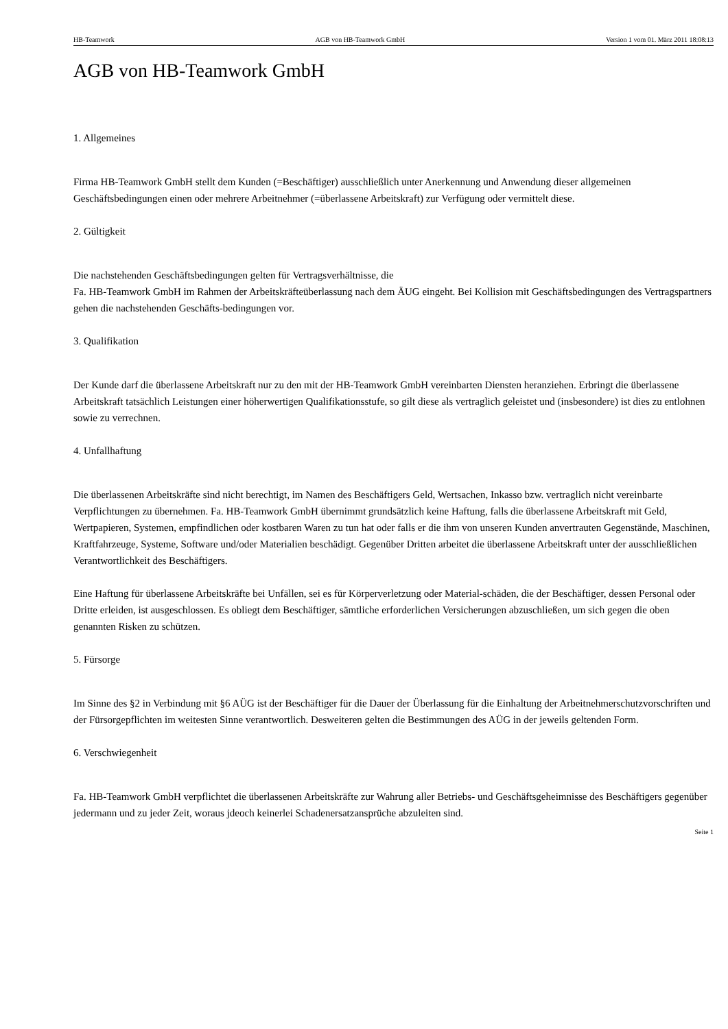HB-Teamwork AGB von HB-Teamwork GmbH Version 1 vom 01. März 2011 18:08:13
AGB von HB-Teamwork GmbH
1. Allgemeines
Firma HB-Teamwork GmbH stellt dem Kunden (=Beschäftiger) ausschließlich unter Anerkennung und Anwendung dieser allgemeinen Geschäftsbedingungen einen oder mehrere Arbeitnehmer (=überlassene Arbeitskraft) zur Verfügung oder vermittelt diese.
2. Gültigkeit
Die nachstehenden Geschäftsbedingungen gelten für Vertragsverhältnisse, die
Fa. HB-Teamwork GmbH im Rahmen der Arbeitskräfteüberlassung nach dem ÄUG eingeht. Bei Kollision mit Geschäftsbedingungen des Vertragspartners gehen die nachstehenden Geschäfts-bedingungen vor.
3. Qualifikation
Der Kunde darf die überlassene Arbeitskraft nur zu den mit der HB-Teamwork GmbH vereinbarten Diensten heranziehen. Erbringt die überlassene Arbeitskraft tatsächlich Leistungen einer höherwertigen Qualifikationsstufe, so gilt diese als vertraglich geleistet und (insbesondere) ist dies zu entlohnen sowie zu verrechnen.
4. Unfallhaftung
Die überlassenen Arbeitskräfte sind nicht berechtigt, im Namen des Beschäftigers Geld, Wertsachen, Inkasso bzw. vertraglich nicht vereinbarte Verpflichtungen zu übernehmen. Fa. HB-Teamwork GmbH übernimmt grundsätzlich keine Haftung, falls die überlassene Arbeitskraft mit Geld, Wertpapieren, Systemen, empfindlichen oder kostbaren Waren zu tun hat oder falls er die ihm von unseren Kunden anvertrauten Gegenstände, Maschinen, Kraftfahrzeuge, Systeme, Software und/oder Materialien beschädigt. Gegenüber Dritten arbeitet die überlassene Arbeitskraft unter der ausschließlichen Verantwortlichkeit des Beschäftigers.
Eine Haftung für überlassene Arbeitskräfte bei Unfällen, sei es für Körperverletzung oder Material-schäden, die der Beschäftiger, dessen Personal oder Dritte erleiden, ist ausgeschlossen. Es obliegt dem Beschäftiger, sämtliche erforderlichen Versicherungen abzuschließen, um sich gegen die oben genannten Risken zu schützen.
5. Fürsorge
Im Sinne des §2 in Verbindung mit §6 AÜG ist der Beschäftiger für die Dauer der Überlassung für die Einhaltung der Arbeitnehmerschutzvorschriften und der Fürsorgepflichten im weitesten Sinne verantwortlich. Desweiteren gelten die Bestimmungen des AÜG in der jeweils geltenden Form.
6. Verschwiegenheit
Fa. HB-Teamwork GmbH verpflichtet die überlassenen Arbeitskräfte zur Wahrung aller Betriebs- und Geschäftsgeheimnisse des Beschäftigers gegenüber jedermann und zu jeder Zeit, woraus jdeoch keinerlei Schadenersatzansprüche abzuleiten sind.
Seite 1